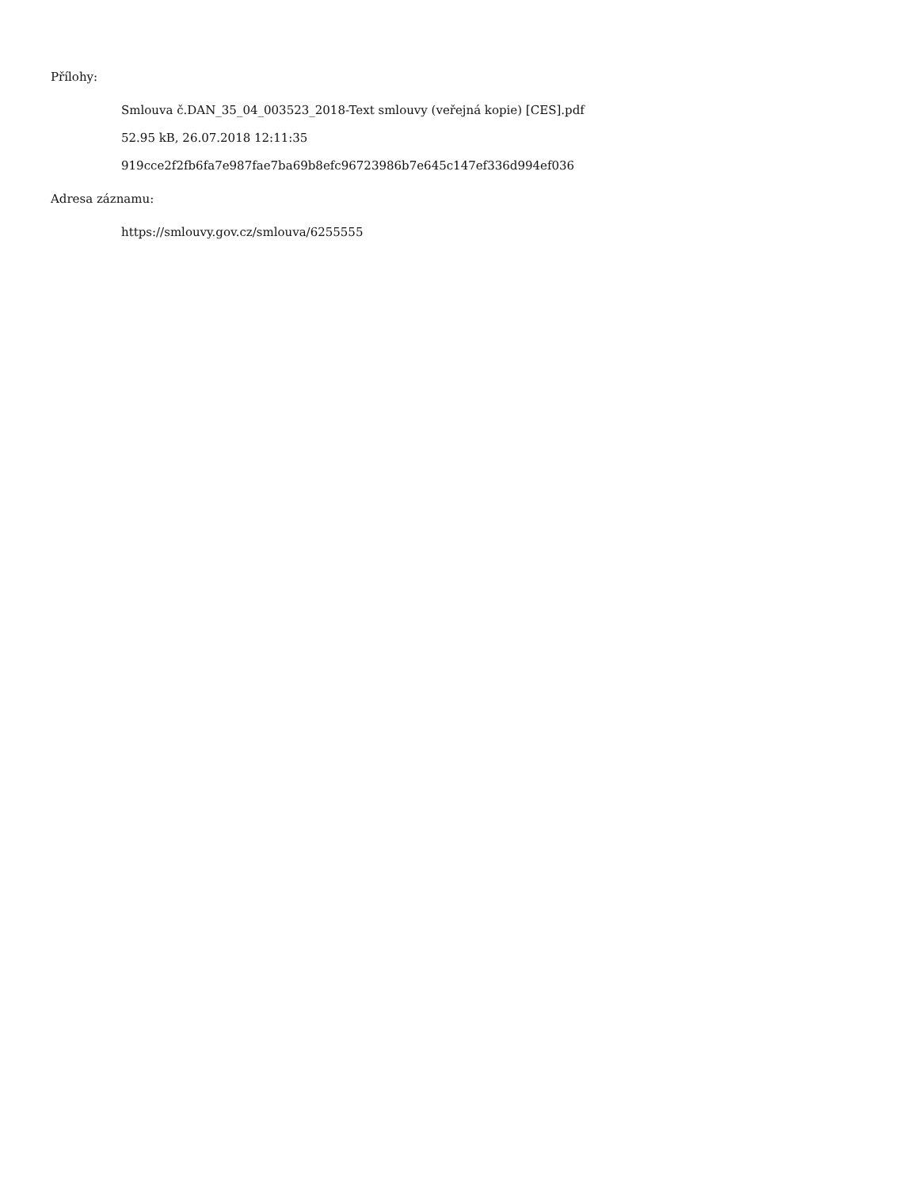Přílohy:
Smlouva č.DAN_35_04_003523_2018-Text smlouvy (veřejná kopie) [CES].pdf
52.95 kB, 26.07.2018 12:11:35
919cce2f2fb6fa7e987fae7ba69b8efc96723986b7e645c147ef336d994ef036
Adresa záznamu:
https://smlouvy.gov.cz/smlouva/6255555